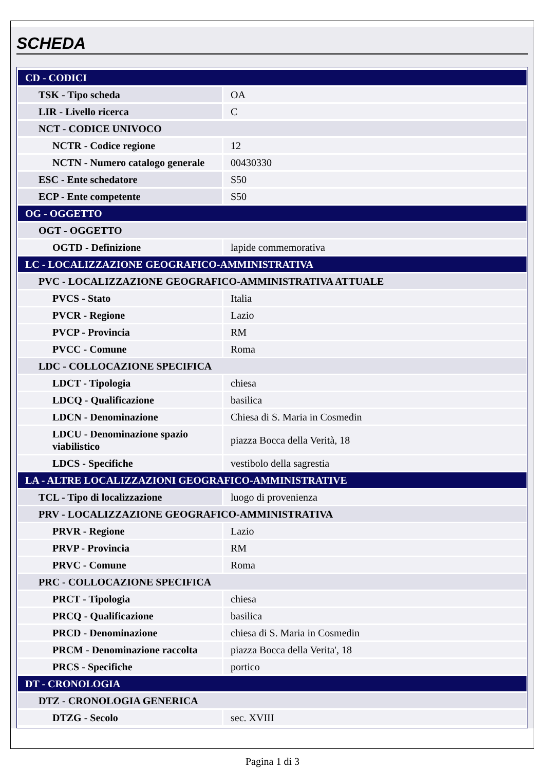SCHEDA
| CD - CODICI | |
| TSK - Tipo scheda | OA |
| LIR - Livello ricerca | C |
| NCT - CODICE UNIVOCO | |
| NCTR - Codice regione | 12 |
| NCTN - Numero catalogo generale | 00430330 |
| ESC - Ente schedatore | S50 |
| ECP - Ente competente | S50 |
| OG - OGGETTO | |
| OGT - OGGETTO | |
| OGTD - Definizione | lapide commemorativa |
| LC - LOCALIZZAZIONE GEOGRAFICO-AMMINISTRATIVA | |
| PVC - LOCALIZZAZIONE GEOGRAFICO-AMMINISTRATIVA ATTUALE | |
| PVCS - Stato | Italia |
| PVCR - Regione | Lazio |
| PVCP - Provincia | RM |
| PVCC - Comune | Roma |
| LDC - COLLOCAZIONE SPECIFICA | |
| LDCT - Tipologia | chiesa |
| LDCQ - Qualificazione | basilica |
| LDCN - Denominazione | Chiesa di S. Maria in Cosmedin |
| LDCU - Denominazione spazio viabilistico | piazza Bocca della Verità, 18 |
| LDCS - Specifiche | vestibolo della sagrestia |
| LA - ALTRE LOCALIZZAZIONI GEOGRAFICO-AMMINISTRATIVE | |
| TCL - Tipo di localizzazione | luogo di provenienza |
| PRV - LOCALIZZAZIONE GEOGRAFICO-AMMINISTRATIVA | |
| PRVR - Regione | Lazio |
| PRVP - Provincia | RM |
| PRVC - Comune | Roma |
| PRC - COLLOCAZIONE SPECIFICA | |
| PRCT - Tipologia | chiesa |
| PRCQ - Qualificazione | basilica |
| PRCD - Denominazione | chiesa di S. Maria in Cosmedin |
| PRCM - Denominazione raccolta | piazza Bocca della Verita', 18 |
| PRCS - Specifiche | portico |
| DT - CRONOLOGIA | |
| DTZ - CRONOLOGIA GENERICA | |
| DTZG - Secolo | sec. XVIII |
Pagina 1 di 3